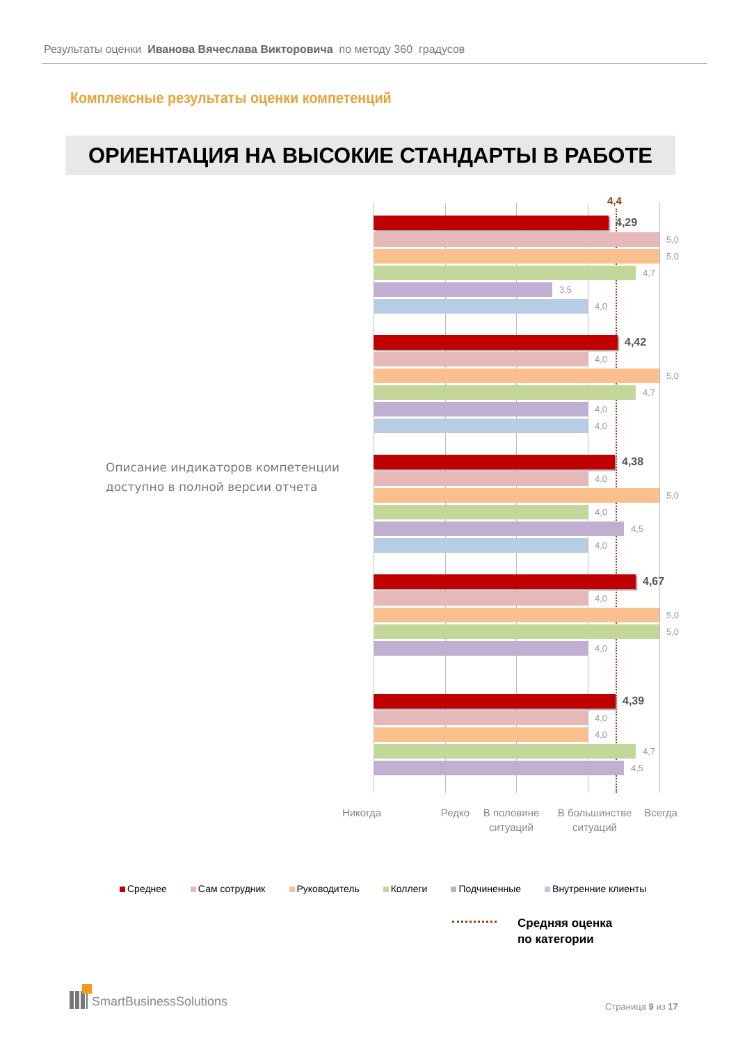Результаты оценки Иванова Вячеслава Викторовича по методу 360 градусов
Комплексные результаты оценки компетенций
ОРИЕНТАЦИЯ НА ВЫСОКИЕ СТАНДАРТЫ В РАБОТЕ
Описание индикаторов компетенции доступно в полной версии отчета
4,4
4,29
5,0
5,0
4,7
3,5
4,0
4,42
4,0
5,0
4,7
4,0
4,0
4,38
4,0
5,0
4,0
4,5
4,0
4,67
4,0
5,0
5,0
4,0
4,39
4,0
4,0
4,7
4,5
Никогда Редко В половине ситуаций
В большинстве ситуаций
Всегда
Среднее Сам сотрудник Руководитель Коллеги Подчиненные Внутренние клиенты
Средняя оценка
по категории
SmartBusinessSolutions
Страница 9 из 17